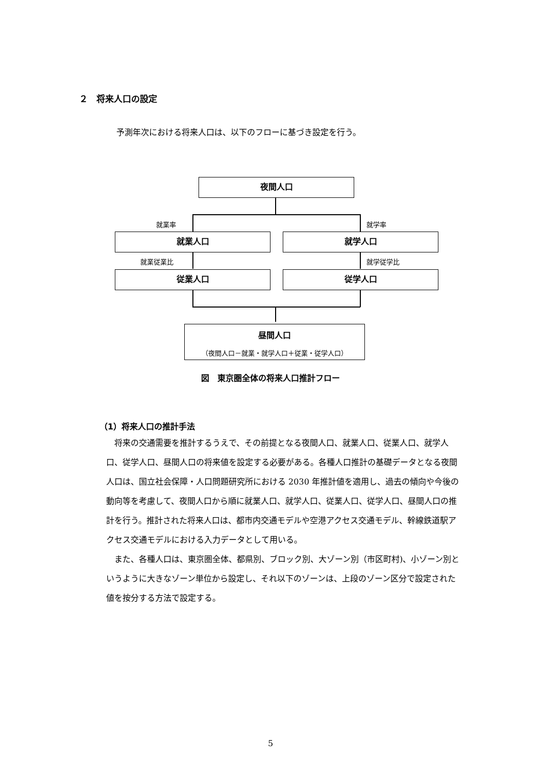２　将来人口の設定
予測年次における将来人口は、以下のフローに基づき設定を行う。
夜間人口
就業率 就学率
就業人口 就学人口
就業従業比 就学従学比
従業人口 従学人口
昼間人口
（夜間人口－就業・就学人口＋従業・従学人口）
図　東京圏全体の将来人口推計フロー
（1）将来人口の推計手法
将来の交通需要を推計するうえで、その前提となる夜間人口、就業人口、従業人口、就学人口、従学人口、昼間人口の将来値を設定する必要がある。各種人口推計の基礎データとなる夜間人口は、国立社会保障・人口問題研究所における 2030 年推計値を適用し、過去の傾向や今後の動向等を考慮して、夜間人口から順に就業人口、就学人口、従業人口、従学人口、昼間人口の推計を行う。推計された将来人口は、都市内交通モデルや空港アクセス交通モデル、幹線鉄道駅アクセス交通モデルにおける入力データとして用いる。
また、各種人口は、東京圏全体、都県別、ブロック別、大ゾーン別（市区町村)、小ゾーン別というように大きなゾーン単位から設定し、それ以下のゾーンは、上段のゾーン区分で設定された値を按分する方法で設定する。
5